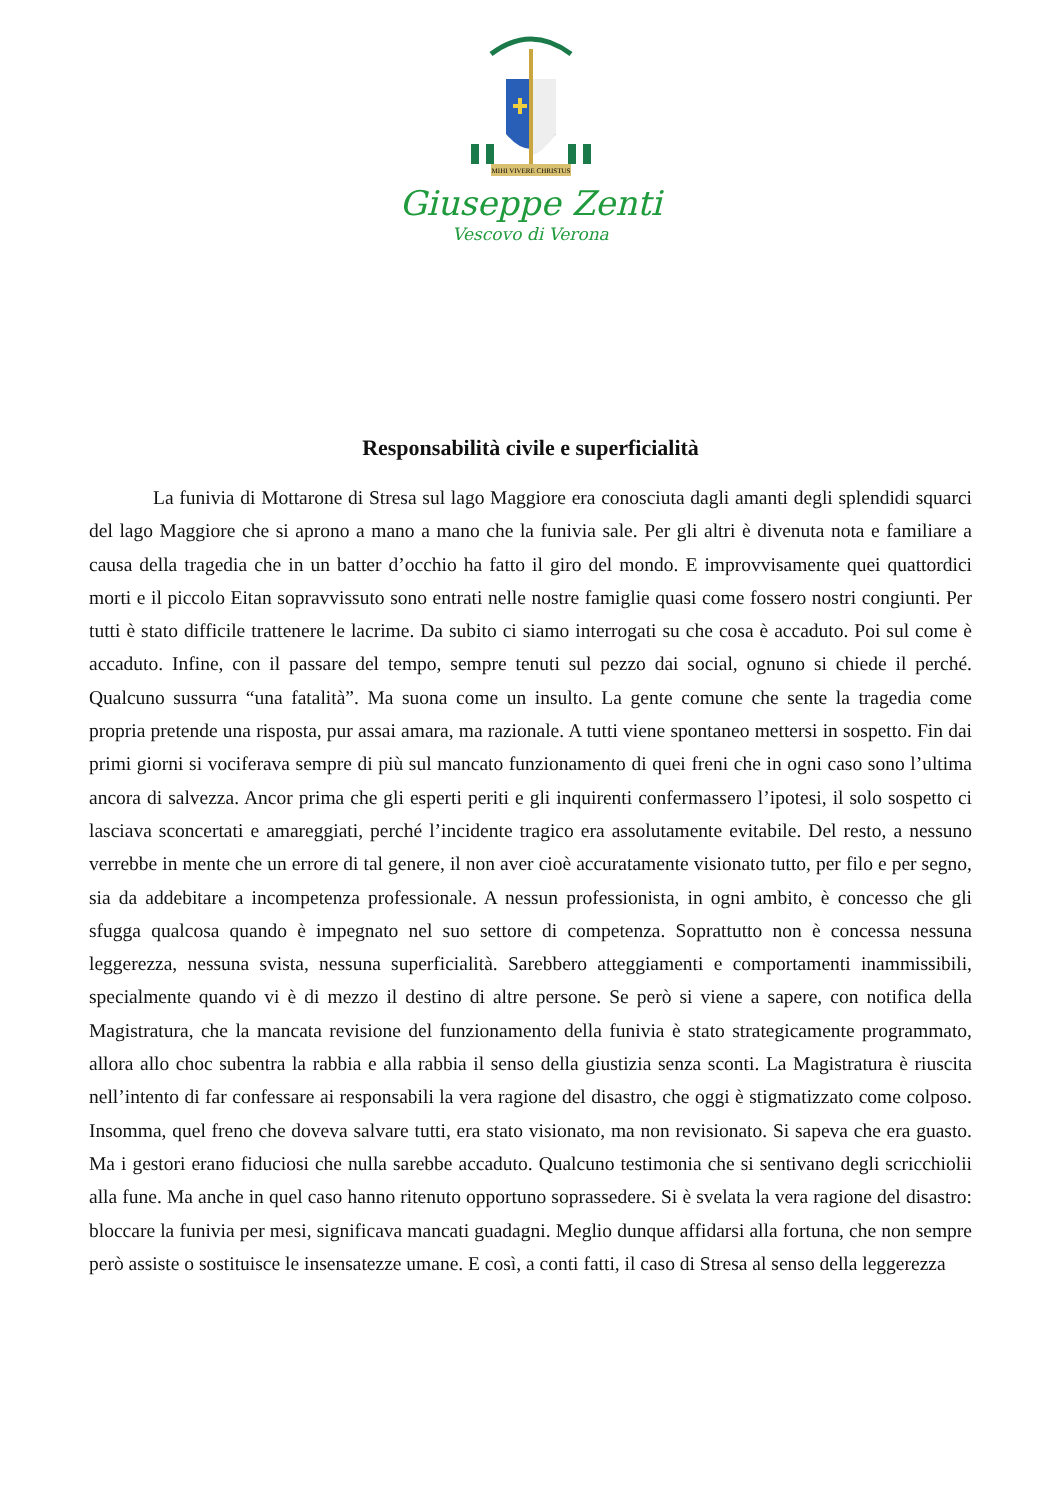MIHI VIVERE CHRISTUS
Giuseppe Zenti
Vescovo di Verona
Responsabilità civile e superficialità
La funivia di Mottarone di Stresa sul lago Maggiore era conosciuta dagli amanti degli splendidi squarci del lago Maggiore che si aprono a mano a mano che la funivia sale. Per gli altri è divenuta nota e familiare a causa della tragedia che in un batter d’occhio ha fatto il giro del mondo. E improvvisamente quei quattordici morti e il piccolo Eitan sopravvissuto sono entrati nelle nostre famiglie quasi come fossero nostri congiunti. Per tutti è stato difficile trattenere le lacrime. Da subito ci siamo interrogati su che cosa è accaduto. Poi sul come è accaduto. Infine, con il passare del tempo, sempre tenuti sul pezzo dai social, ognuno si chiede il perché. Qualcuno sussurra “una fatalità”. Ma suona come un insulto. La gente comune che sente la tragedia come propria pretende una risposta, pur assai amara, ma razionale. A tutti viene spontaneo mettersi in sospetto. Fin dai primi giorni si vociferava sempre di più sul mancato funzionamento di quei freni che in ogni caso sono l’ultima ancora di salvezza. Ancor prima che gli esperti periti e gli inquirenti confermassero l’ipotesi, il solo sospetto ci lasciava sconcertati e amareggiati, perché l’incidente tragico era assolutamente evitabile. Del resto, a nessuno verrebbe in mente che un errore di tal genere, il non aver cioè accuratamente visionato tutto, per filo e per segno, sia da addebitare a incompetenza professionale. A nessun professionista, in ogni ambito, è concesso che gli sfugga qualcosa quando è impegnato nel suo settore di competenza. Soprattutto non è concessa nessuna leggerezza, nessuna svista, nessuna superficialità. Sarebbero atteggiamenti e comportamenti inammissibili, specialmente quando vi è di mezzo il destino di altre persone. Se però si viene a sapere, con notifica della Magistratura, che la mancata revisione del funzionamento della funivia è stato strategicamente programmato, allora allo choc subentra la rabbia e alla rabbia il senso della giustizia senza sconti. La Magistratura è riuscita nell’intento di far confessare ai responsabili la vera ragione del disastro, che oggi è stigmatizzato come colposo. Insomma, quel freno che doveva salvare tutti, era stato visionato, ma non revisionato. Si sapeva che era guasto. Ma i gestori erano fiduciosi che nulla sarebbe accaduto. Qualcuno testimonia che si sentivano degli scricchiolii alla fune. Ma anche in quel caso hanno ritenuto opportuno soprassedere. Si è svelata la vera ragione del disastro: bloccare la funivia per mesi, significava mancati guadagni. Meglio dunque affidarsi alla fortuna, che non sempre però assiste o sostituisce le insensatezze umane. E così, a conti fatti, il caso di Stresa al senso della leggerezza